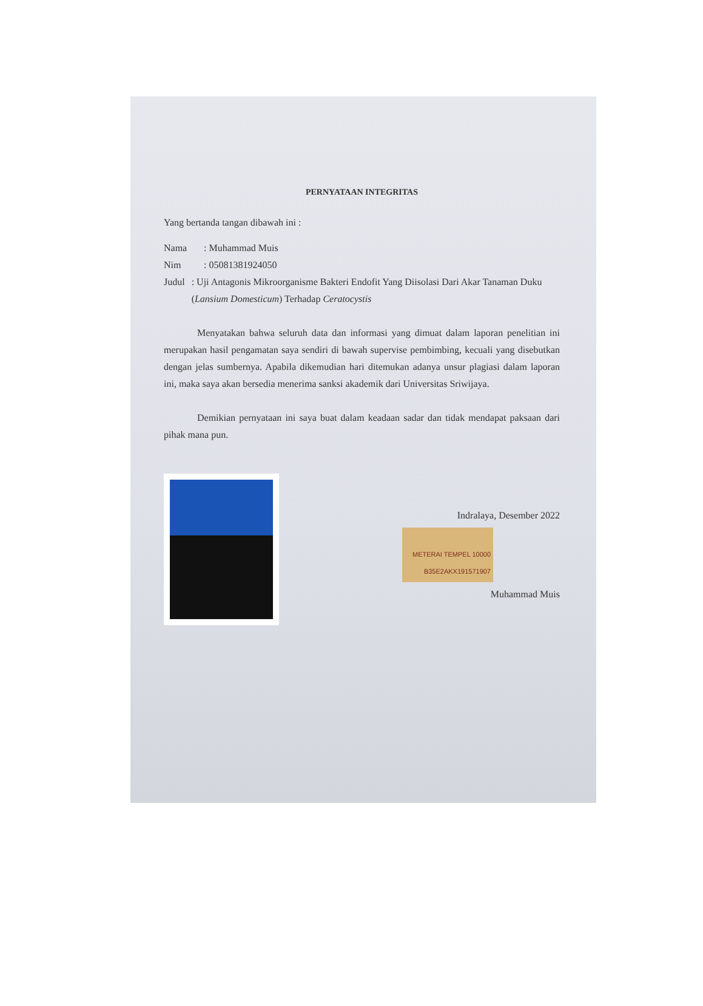PERNYATAAN INTEGRITAS
Yang bertanda tangan dibawah ini :
Nama: Muhammad Muis
Nim: 05081381924050
Judul: Uji Antagonis Mikroorganisme Bakteri Endofit Yang Diisolasi Dari Akar Tanaman Duku (Lansium Domesticum) Terhadap Ceratocystis
Menyatakan bahwa seluruh data dan informasi yang dimuat dalam laporan penelitian ini merupakan hasil pengamatan saya sendiri di bawah supervise pembimbing, kecuali yang disebutkan dengan jelas sumbernya. Apabila dikemudian hari ditemukan adanya unsur plagiasi dalam laporan ini, maka saya akan bersedia menerima sanksi akademik dari Universitas Sriwijaya.
Demikian pernyataan ini saya buat dalam keadaan sadar dan tidak mendapat paksaan dari pihak mana pun.
Indralaya, Desember 2022
METERAI TEMPEL 10000 B35E2AKX191571907
Muhammad Muis